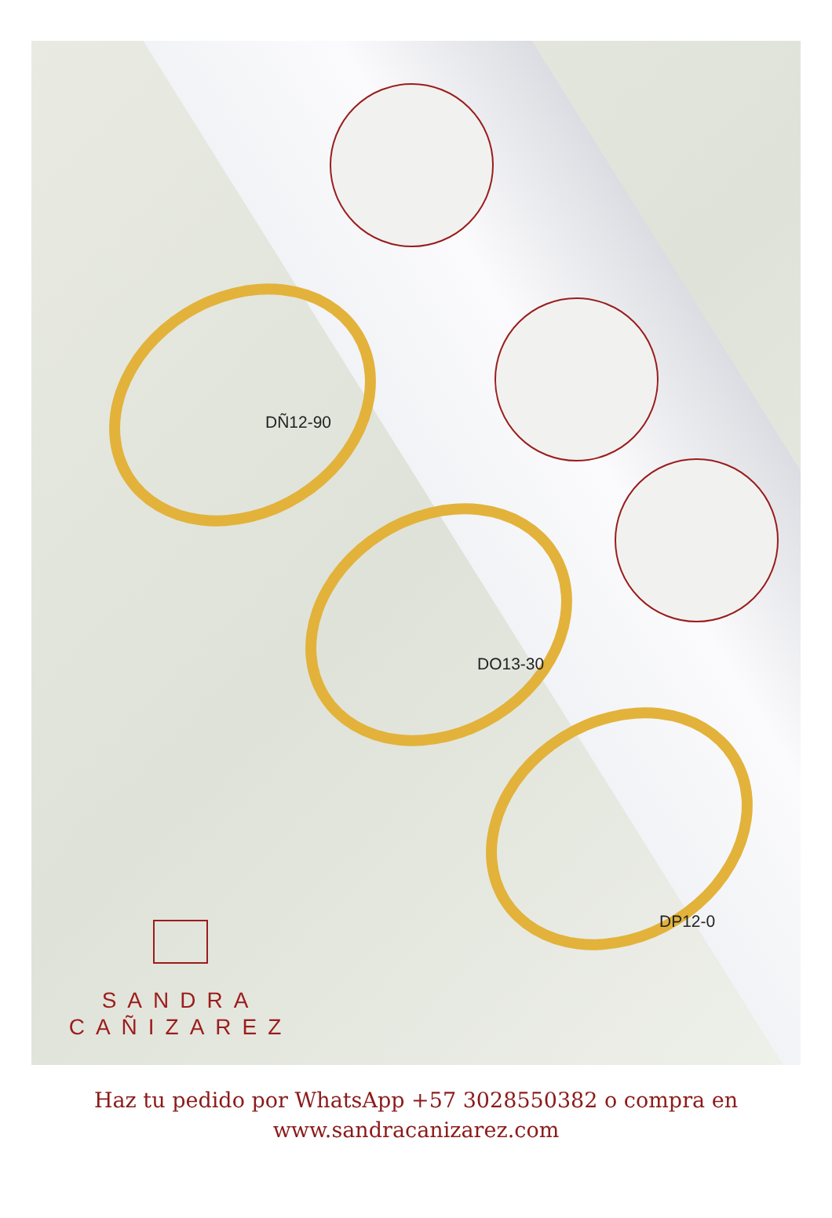DÑ12-90
DO13-30
DP12-0
SANDRA
CAÑIZAREZ
Haz tu pedido por WhatsApp +57 3028550382 o compra en
www.sandracanizarez.com